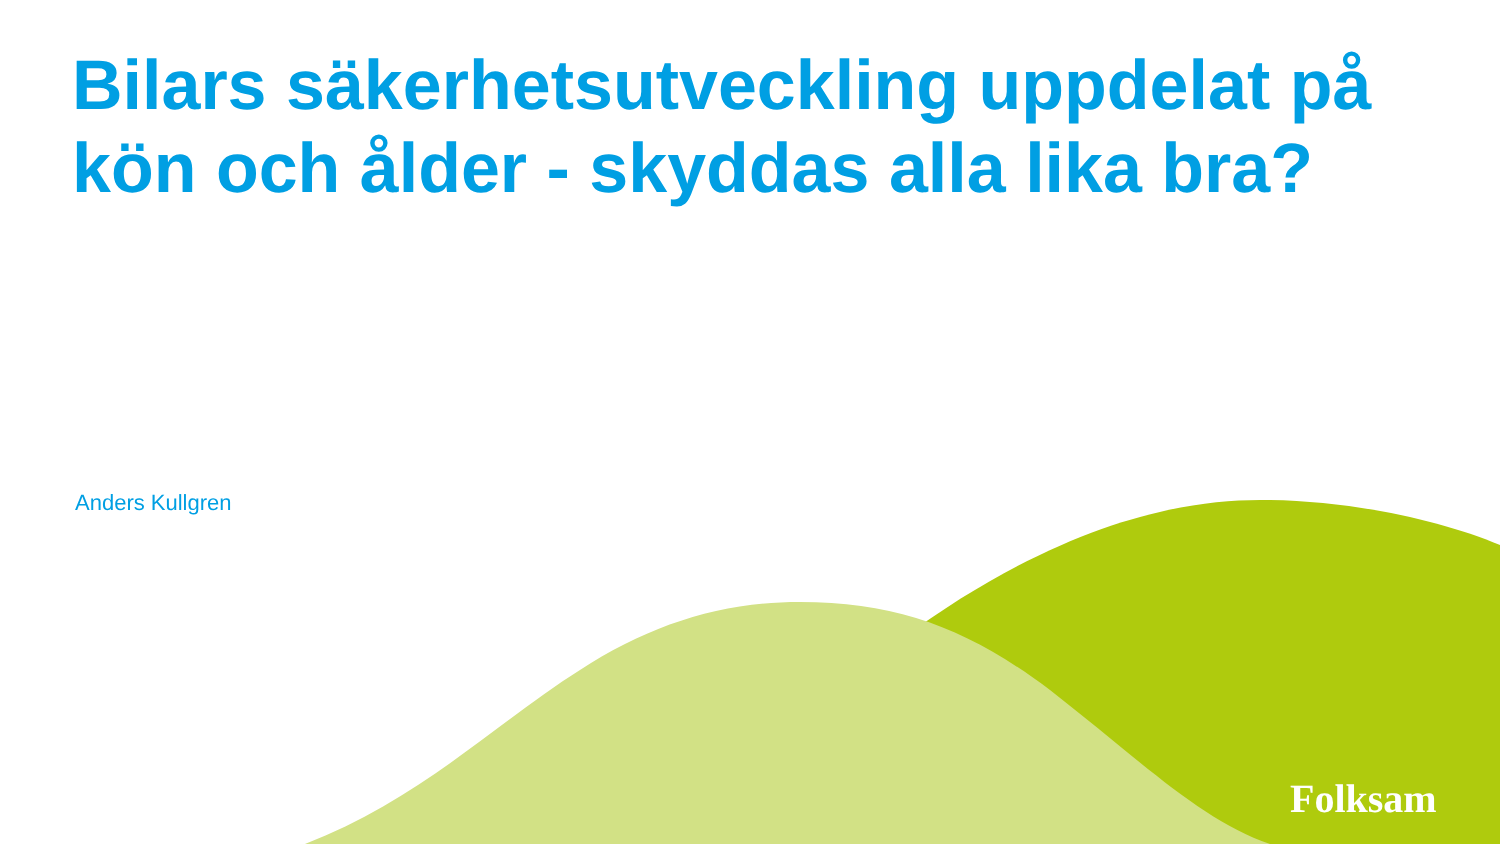Bilars säkerhetsutveckling uppdelat på kön och ålder - skyddas alla lika bra?
Anders Kullgren
Folksam